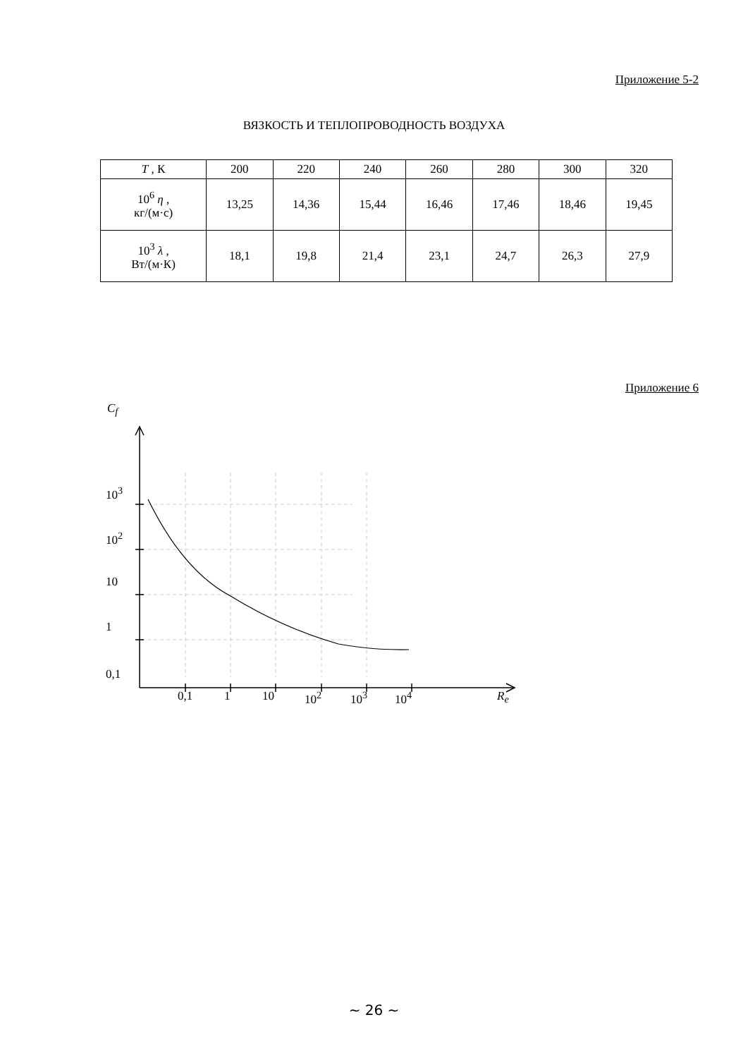Приложение 5-2
ВЯЗКОСТЬ И ТЕПЛОПРОВОДНОСТЬ ВОЗДУХА
| T , К | 200 | 220 | 240 | 260 | 280 | 300 | 320 |
| 10<sup>6</sup> η , кг/(м·с) | 13,25 | 14,36 | 15,44 | 16,46 | 17,46 | 18,46 | 19,45 |
| 10<sup>3</sup> λ , Вт/(м·К) | 18,1 | 19,8 | 21,4 | 23,1 | 24,7 | 26,3 | 27,9 |
Приложение 6
~ 26 ~
C<sub>f</sub>
10<sup>3</sup>
10<sup>2</sup>
10
1
0,1
0,1 1 10 10<sup>2</sup> 10<sup>3</sup> 10<sup>4</sup> R<sub>e</sub>